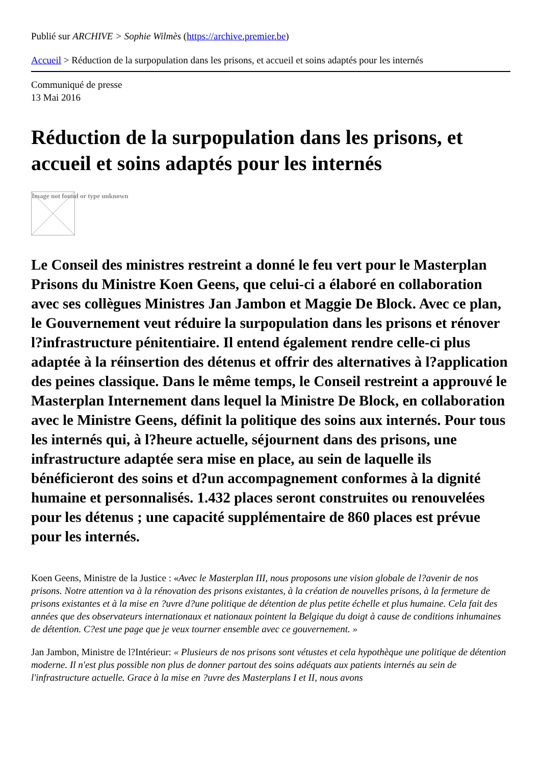Publié sur ARCHIVE > Sophie Wilmès (https://archive.premier.be)
Accueil > Réduction de la surpopulation dans les prisons, et accueil et soins adaptés pour les internés
Communiqué de presse
13 Mai 2016
Réduction de la surpopulation dans les prisons, et accueil et soins adaptés pour les internés
Image not found or type unknown
Le Conseil des ministres restreint a donné le feu vert pour le Masterplan Prisons du Ministre Koen Geens, que celui-ci a élaboré en collaboration avec ses collègues Ministres Jan Jambon et Maggie De Block. Avec ce plan, le Gouvernement veut réduire la surpopulation dans les prisons et rénover l?infrastructure pénitentiaire. Il entend également rendre celle-ci plus adaptée à la réinsertion des détenus et offrir des alternatives à l?application des peines classique. Dans le même temps, le Conseil restreint a approuvé le Masterplan Internement dans lequel la Ministre De Block, en collaboration avec le Ministre Geens, définit la politique des soins aux internés. Pour tous les internés qui, à l?heure actuelle, séjournent dans des prisons, une infrastructure adaptée sera mise en place, au sein de laquelle ils bénéficieront des soins et d?un accompagnement conformes à la dignité humaine et personnalisés. 1.432 places seront construites ou renouvelées pour les détenus ; une capacité supplémentaire de 860 places est prévue pour les internés.
Koen Geens, Ministre de la Justice : «Avec le Masterplan III, nous proposons une vision globale de l?avenir de nos prisons. Notre attention va à la rénovation des prisons existantes, à la création de nouvelles prisons, à la fermeture de prisons existantes et à la mise en ?uvre d?une politique de détention de plus petite échelle et plus humaine. Cela fait des années que des observateurs internationaux et nationaux pointent la Belgique du doigt à cause de conditions inhumaines de détention. C?est une page que je veux tourner ensemble avec ce gouvernement. »
Jan Jambon, Ministre de l?Intérieur: « Plusieurs de nos prisons sont vétustes et cela hypothèque une politique de détention moderne. Il n'est plus possible non plus de donner partout des soins adéquats aux patients internés au sein de l'infrastructure actuelle. Grace à la mise en ?uvre des Masterplans I et II, nous avons